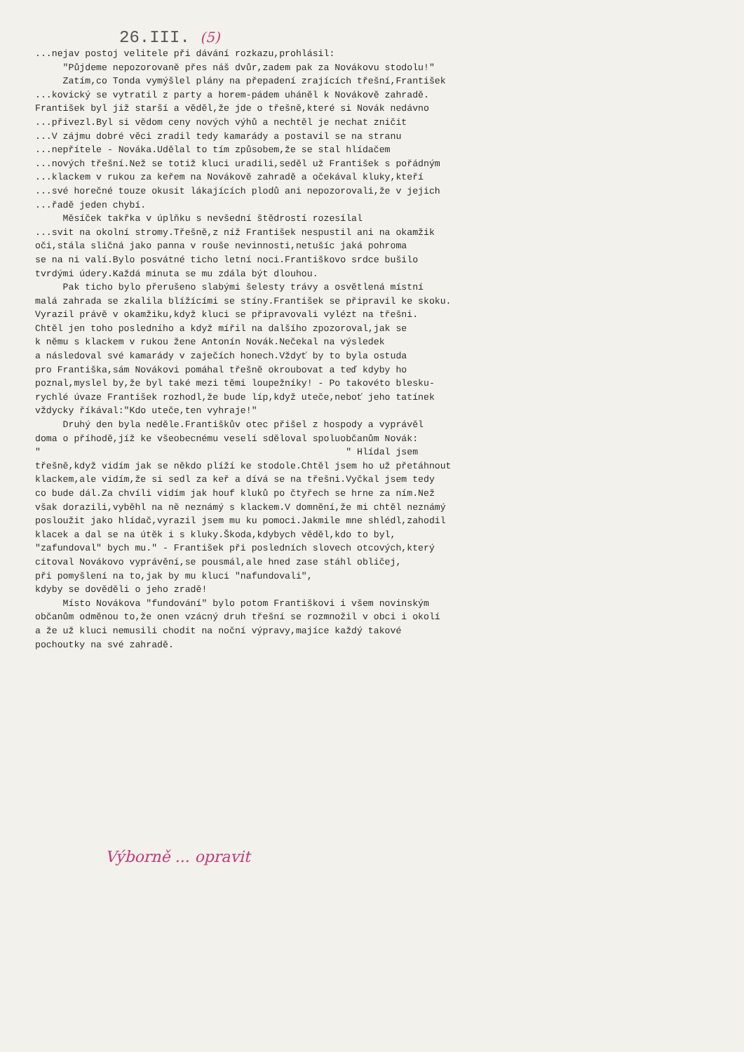26.III. (5)
...nejav postoj velitele při dávání rozkazu,prohlásil: "Půjdeme nepozorovaně přes náš dvůr,zadem pak za Novákovu stodolu!" Zatím,co Tonda vymýšlel plány na přepadení zrajících třešní,František ...kovický se vytratil z party a horem-pádem uháněl k Novákově zahradě. František byl již starší a věděl,že jde o třešně,které si Novák nedávno ...přivezl.Byl si vědom ceny nových výhů a nechtěl je nechat zničit ...V zájmu dobré věci zradil tedy kamarády a postavil se na stranu ...nepřítele - Nováka.Udělal to tím způsobem,že se stal hlídačem ...nových třešní.Než se totiž kluci uradili,seděl už František s pořádným ...klackem v rukou za keřem na Novákově zahradě a očekával kluky,kteří ...své horečné touze okusit lákajících plodů ani nepozorovali,že v jejich ...řadě jeden chybí. Měsíček takřka v úplňku s nevšední štědrostí rozesílal ...svit na okolní stromy.Třešně,z níž František nespustil ani na okamžik oči,stála sličná jako panna v rouše nevinnosti,netušíc jaká pohroma se na ni valí.Bylo posvátné ticho letní noci.Františkovo srdce bušilo tvrdými údery.Každá minuta se mu zdála být dlouhou. Pak ticho bylo přerušeno slabými šelesty trávy a osvětlená místní malá zahrada se zkalila blížícími se stíny.František se připravil ke skoku. Vyrazil právě v okamžiku,když kluci se připravovali vylézt na třešni. Chtěl jen toho posledního a když mířil na dalšího zpozoroval,jak se k němu s klackem v rukou žene Antonín Novák.Nečekal na výsledek a následoval své kamarády v zaječích honech.Vždyť by to byla ostuda pro Františka,sám Novákovi pomáhal třešně okroubovat a teď kdyby ho poznal,myslel by,že byl také mezi těmi loupežníky! - Po takovéto blesku- rychlé úvaze František rozhodl,že bude líp,když uteče,neboť jeho tatínek vždycky říkával:"Kdo uteče,ten vyhraje!" Druhý den byla neděle.Františkův otec přišel z hospody a vyprávěl doma o příhodě,jíž ke všeobecnému veselí sděloval spoluobčanům Novák: " " Hlídal jsem třešně,když vidím jak se někdo plíží ke stodole.Chtěl jsem ho už přetáhnout klackem,ale vidím,že si sedl za keř a dívá se na třešni.Vyčkal jsem tedy co bude dál.Za chvíli vidím jak houf kluků po čtyřech se hrne za ním.Než však dorazili,vyběhl na ně neznámý s klackem.V domnění,že mi chtěl neznámý posloužit jako hlídač,vyrazil jsem mu ku pomoci.Jakmile mne shlédl,zahodil klacek a dal se na útěk i s kluky.Škoda,kdybych věděl,kdo to byl, "zafundoval" bych mu." - František při posledních slovech otcových,který citoval Novákovo vyprávění,se pousmál,ale hned zase stáhl obličej, při pomyšlení na to,jak by mu kluci "nafundovali", kdyby se dověděli o jeho zradě! Místo Novákova "fundování" bylo potom Františkovi i všem novinským občanům odměnou to,že onen vzácný druh třešní se rozmnožil v obci i okolí a že už kluci nemusili chodit na noční výpravy,majíce každý takové pochoutky na své zahradě.
Výborně ... opravit